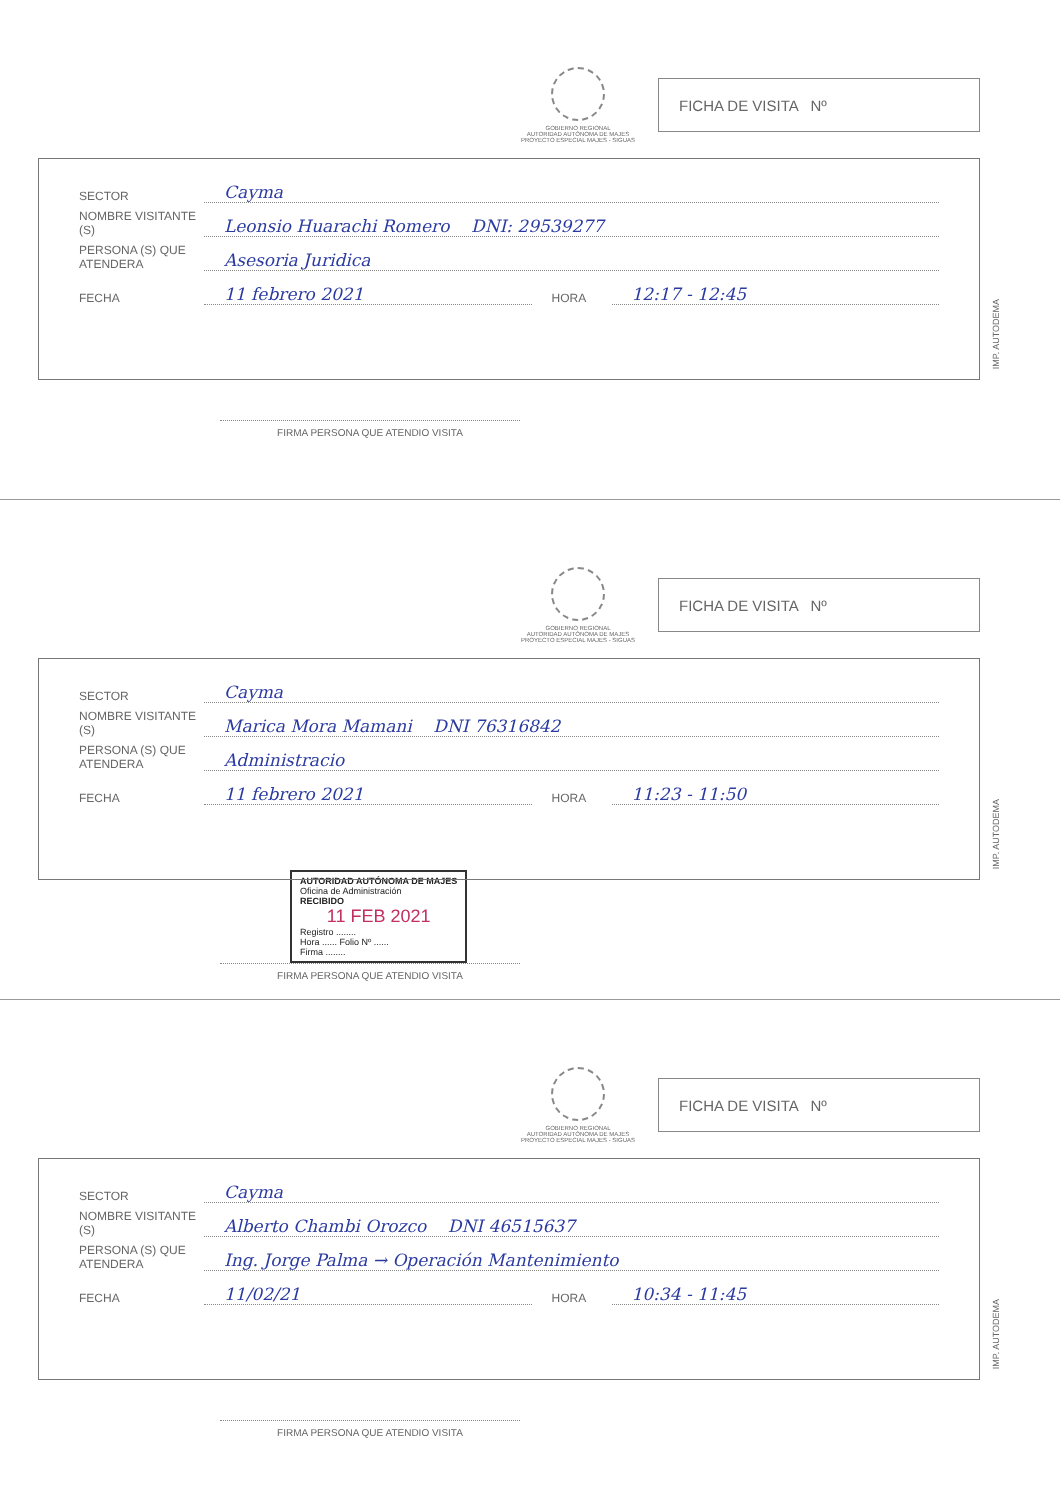GOBIERNO REGIONAL
AUTORIDAD AUTÓNOMA DE MAJES
PROYECTO ESPECIAL MAJES - SIGUAS
FICHA DE VISITA Nº
SECTOR Cayma
NOMBRE VISITANTE (S) Leonsio Huarachi Romero DNI: 29539277
PERSONA (S) QUE ATENDERA Asesoria Juridica
FECHA 11 febrero 2021 HORA 12:17 - 12:45
IMP. AUTODEMA
FIRMA PERSONA QUE ATENDIO VISITA
GOBIERNO REGIONAL
AUTORIDAD AUTÓNOMA DE MAJES
PROYECTO ESPECIAL MAJES - SIGUAS
FICHA DE VISITA Nº
SECTOR Cayma
NOMBRE VISITANTE (S) Marica Mora Mamani DNI 76316842
PERSONA (S) QUE ATENDERA Administracio
FECHA 11 febrero 2021 HORA 11:23 - 11:50
IMP. AUTODEMA
AUTORIDAD AUTÓNOMA DE MAJES
Oficina de Administración
RECIBIDO
11 FEB 2021
Registro ........
Hora ...... Folio Nº ......
Firma ........
FIRMA PERSONA QUE ATENDIO VISITA
GOBIERNO REGIONAL
AUTORIDAD AUTÓNOMA DE MAJES
PROYECTO ESPECIAL MAJES - SIGUAS
FICHA DE VISITA Nº
SECTOR Cayma
NOMBRE VISITANTE (S) Alberto Chambi Orozco DNI 46515637
PERSONA (S) QUE ATENDERA Ing. Jorge Palma → Operación Mantenimiento
FECHA 11/02/21 HORA 10:34 - 11:45
IMP. AUTODEMA
FIRMA PERSONA QUE ATENDIO VISITA